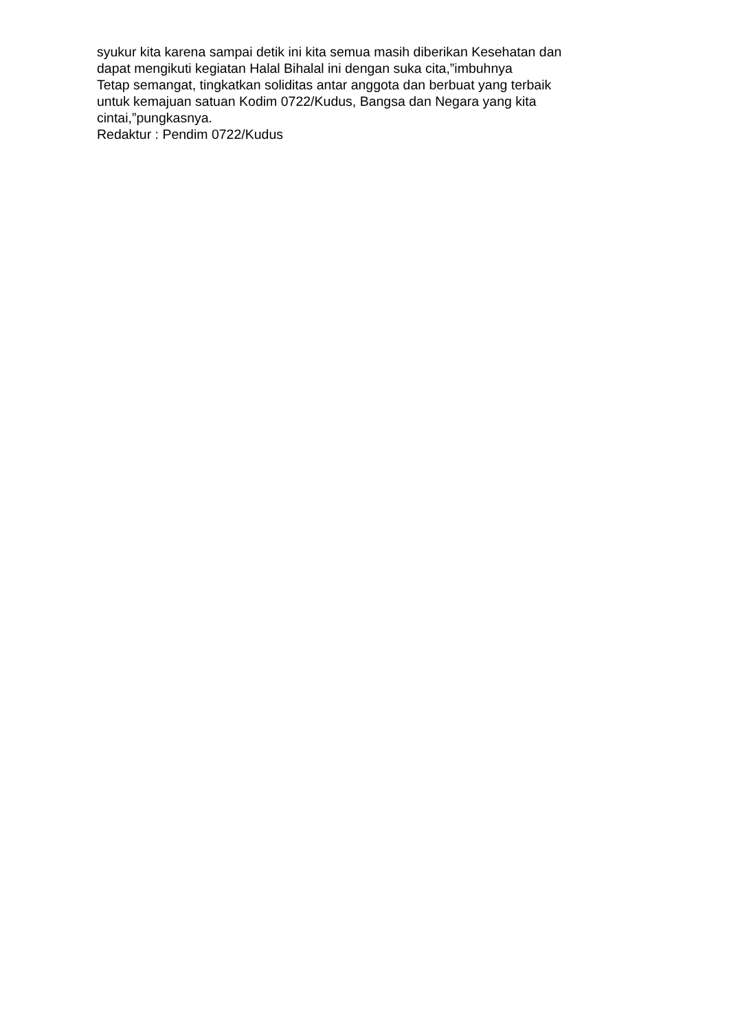syukur kita karena sampai detik ini kita semua masih diberikan Kesehatan dan
dapat mengikuti kegiatan Halal Bihalal ini dengan suka cita,”imbuhnya
Tetap semangat, tingkatkan soliditas antar anggota dan berbuat yang terbaik
untuk kemajuan satuan Kodim 0722/Kudus, Bangsa dan Negara yang kita
cintai,”pungkasnya.
Redaktur : Pendim 0722/Kudus